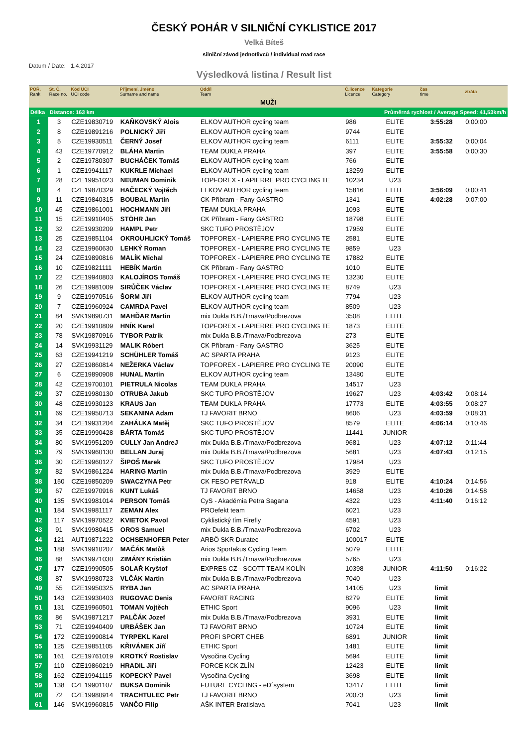ČESKÝ POHÁR V SILNIČNÍ CYKLISTICE 2017
Velká Bíteš
silniční závod jednotlivců / individual road race
Datum / Date: 1.4.2017
Výsledková listina / Result list
| POŘ. Rank | St. Č. Race no. | Kód UCI UCI code | Příjmení, Jméno Surname and name | Oddíl Team | Č.licence Licence | Kategorie Category | čas time | ztráta |
| --- | --- | --- | --- | --- | --- | --- | --- | --- |
| MUŽI | | | | | | | | |
| Délka | Distance: 163 km | | | | | Průměrná rychlost / Average Speed: 41,53km/h | | |
| 1 | 3 | CZE19830719 | KAŇKOVSKÝ Alois | ELKOV AUTHOR cycling team | 986 | ELITE | 3:55:28 | 0:00:00 |
| 2 | 8 | CZE19891216 | POLNICKÝ Jiří | ELKOV AUTHOR cycling team | 9744 | ELITE | | |
| 3 | 5 | CZE19930511 | ČERNÝ Josef | ELKOV AUTHOR cycling team | 6111 | ELITE | 3:55:32 | 0:00:04 |
| 4 | 43 | CZE19770912 | BLÁHA Martin | TEAM DUKLA PRAHA | 397 | ELITE | 3:55:58 | 0:00:30 |
| 5 | 2 | CZE19780307 | BUCHÁČEK Tomáš | ELKOV AUTHOR cycling team | 766 | ELITE | | |
| 6 | 1 | CZE19941117 | KUKRLE Michael | ELKOV AUTHOR cycling team | 13259 | ELITE | | |
| 7 | 28 | CZE19951023 | NEUMAN Dominik | TOPFOREX - LAPIERRE PRO CYCLING TE | 10234 | U23 | | |
| 8 | 4 | CZE19870329 | HAČECKÝ Vojtěch | ELKOV AUTHOR cycling team | 15816 | ELITE | 3:56:09 | 0:00:41 |
| 9 | 11 | CZE19840315 | BOUBAL Martin | CK Příbram - Fany GASTRO | 1341 | ELITE | 4:02:28 | 0:07:00 |
| 10 | 45 | CZE19861001 | HOCHMANN Jiří | TEAM DUKLA PRAHA | 1093 | ELITE | | |
| 11 | 15 | CZE19910405 | STÖHR Jan | CK Příbram - Fany GASTRO | 18798 | ELITE | | |
| 12 | 32 | CZE19930209 | HAMPL Petr | SKC TUFO PROSTĚJOV | 17959 | ELITE | | |
| 13 | 25 | CZE19851104 | OKROUHLICKÝ Tomáš | TOPFOREX - LAPIERRE PRO CYCLING TE | 2581 | ELITE | | |
| 14 | 23 | CZE19960630 | LEHKÝ Roman | TOPFOREX - LAPIERRE PRO CYCLING TE | 9859 | U23 | | |
| 15 | 24 | CZE19890816 | MALÍK Michal | TOPFOREX - LAPIERRE PRO CYCLING TE | 17882 | ELITE | | |
| 16 | 10 | CZE19821111 | HEBÍK Martin | CK Příbram - Fany GASTRO | 1010 | ELITE | | |
| 17 | 22 | CZE19940803 | KALOJÍROS Tomáš | TOPFOREX - LAPIERRE PRO CYCLING TE | 13230 | ELITE | | |
| 18 | 26 | CZE19981009 | SIRŮČEK Václav | TOPFOREX - LAPIERRE PRO CYCLING TE | 8749 | U23 | | |
| 19 | 9 | CZE19970516 | ŠORM Jiří | ELKOV AUTHOR cycling team | 7794 | U23 | | |
| 20 | 7 | CZE19960924 | CAMRDA Pavel | ELKOV AUTHOR cycling team | 8509 | U23 | | |
| 21 | 84 | SVK19890731 | MAHĎAR Martin | mix Dukla B.B./Trnava/Podbrezova | 3508 | ELITE | | |
| 22 | 20 | CZE19910809 | HNÍK Karel | TOPFOREX - LAPIERRE PRO CYCLING TE | 1873 | ELITE | | |
| 23 | 78 | SVK19870916 | TYBOR Patrik | mix Dukla B.B./Trnava/Podbrezova | 273 | ELITE | | |
| 24 | 14 | SVK19931129 | MALIK Róbert | CK Příbram - Fany GASTRO | 3625 | ELITE | | |
| 25 | 63 | CZE19941219 | SCHÜHLER Tomáš | AC SPARTA PRAHA | 9123 | ELITE | | |
| 26 | 27 | CZE19860814 | NEŽERKA Václav | TOPFOREX - LAPIERRE PRO CYCLING TE | 20090 | ELITE | | |
| 27 | 6 | CZE19890908 | HUNAL Martin | ELKOV AUTHOR cycling team | 13480 | ELITE | | |
| 28 | 42 | CZE19700101 | PIETRULA Nicolas | TEAM DUKLA PRAHA | 14517 | U23 | | |
| 29 | 37 | CZE19980130 | OTRUBA Jakub | SKC TUFO PROSTĚJOV | 19627 | U23 | 4:03:42 | 0:08:14 |
| 30 | 48 | CZE19930123 | KRAUS Jan | TEAM DUKLA PRAHA | 17773 | ELITE | 4:03:55 | 0:08:27 |
| 31 | 69 | CZE19950713 | SEKANINA Adam | TJ FAVORIT BRNO | 8606 | U23 | 4:03:59 | 0:08:31 |
| 32 | 34 | CZE19931204 | ZAHÁLKA Matěj | SKC TUFO PROSTĚJOV | 8579 | ELITE | 4:06:14 | 0:10:46 |
| 33 | 35 | CZE19990428 | BÁRTA Tomáš | SKC TUFO PROSTĚJOV | 11441 | JUNIOR | | |
| 34 | 80 | SVK19951209 | CULLY Jan AndreJ | mix Dukla B.B./Trnava/Podbrezova | 9681 | U23 | 4:07:12 | 0:11:44 |
| 35 | 79 | SVK19960130 | BELLAN Juraj | mix Dukla B.B./Trnava/Podbrezova | 5681 | U23 | 4:07:43 | 0:12:15 |
| 36 | 30 | CZE19960127 | ŠIPOŠ Marek | SKC TUFO PROSTĚJOV | 17984 | U23 | | |
| 37 | 82 | SVK19861224 | HARING Martin | mix Dukla B.B./Trnava/Podbrezova | 3929 | ELITE | | |
| 38 | 150 | CZE19850209 | SWACZYNA Petr | CK FESO PETŘVALD | 918 | ELITE | 4:10:24 | 0:14:56 |
| 39 | 67 | CZE19970916 | KUNT Lukáš | TJ FAVORIT BRNO | 14658 | U23 | 4:10:26 | 0:14:58 |
| 40 | 135 | SVK19981014 | PERSON Tomáš | CyS - Akadémia Petra Sagana | 4322 | U23 | 4:11:40 | 0:16:12 |
| 41 | 184 | SVK19981117 | ZEMAN Alex | PROefekt team | 6021 | U23 | | |
| 42 | 117 | SVK19970522 | KVIETOK Pavol | Cyklistický tím Firefly | 4591 | U23 | | |
| 43 | 91 | SVK19980415 | OROS Samuel | mix Dukla B.B./Trnava/Podbrezova | 6702 | U23 | | |
| 44 | 121 | AUT19871222 | OCHSENHOFER Peter | ARBÖ SKR Duratec | 100017 | ELITE | | |
| 45 | 188 | SVK19910207 | MAČÁK Matůš | Arios Sportakus Cycling Team | 5079 | ELITE | | |
| 46 | 88 | SVK19971030 | ZIMÁNY Kristián | mix Dukla B.B./Trnava/Podbrezova | 5765 | U23 | | |
| 47 | 177 | CZE19990505 | SOLAŘ Kryštof | EXPRES CZ - SCOTT TEAM KOLÍN | 10398 | JUNIOR | 4:11:50 | 0:16:22 |
| 48 | 87 | SVK19980723 | VLČÁK Martin | mix Dukla B.B./Trnava/Podbrezova | 7040 | U23 | | |
| 49 | 55 | CZE19950325 | RYBA Jan | AC SPARTA PRAHA | 14105 | U23 | limit | |
| 50 | 143 | CZE19930403 | RUGOVAC Denis | FAVORIT RACING | 8279 | ELITE | limit | |
| 51 | 131 | CZE19960501 | TOMAN Vojtěch | ETHIC Sport | 9096 | U23 | limit | |
| 52 | 86 | SVK19871217 | PALČÁK Jozef | mix Dukla B.B./Trnava/Podbrezova | 3931 | ELITE | limit | |
| 53 | 71 | CZE19940409 | URBÁŠEK Jan | TJ FAVORIT BRNO | 10724 | ELITE | limit | |
| 54 | 172 | CZE19990814 | TYRPEKL Karel | PROFI SPORT CHEB | 6891 | JUNIOR | limit | |
| 55 | 125 | CZE19851105 | KŘIVÁNEK Jiří | ETHIC Sport | 1481 | ELITE | limit | |
| 56 | 161 | CZE19761019 | KROTKÝ Rostislav | Vysočina Cycling | 5694 | ELITE | limit | |
| 57 | 110 | CZE19860219 | HRADIL Jiří | FORCE KCK ZLÍN | 12423 | ELITE | limit | |
| 58 | 162 | CZE19941115 | KOPECKÝ Pavel | Vysočina Cycling | 3698 | ELITE | limit | |
| 59 | 138 | CZE19901107 | BUKSA Dominik | FUTURE CYCLING - eD´system | 13417 | ELITE | limit | |
| 60 | 72 | CZE19980914 | TRACHTULEC Petr | TJ FAVORIT BRNO | 20073 | U23 | limit | |
| 61 | 146 | SVK19960815 | VANČO Filip | AŠK INTER Bratislava | 7041 | U23 | limit | |